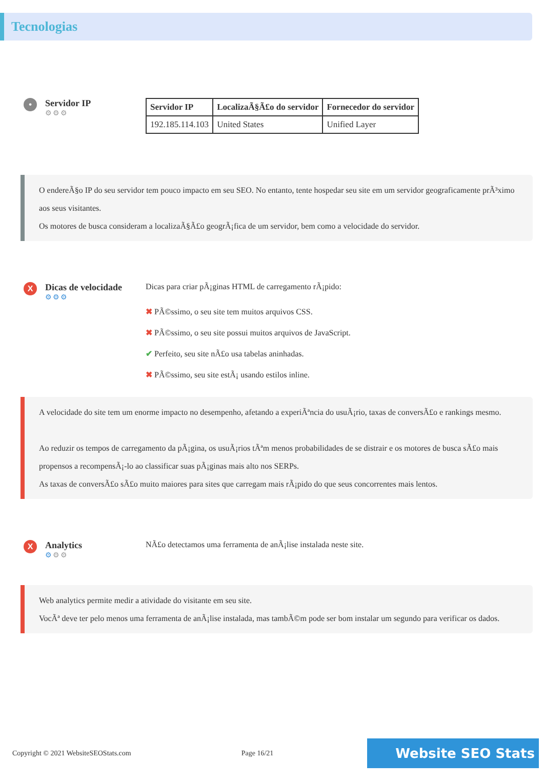Tecnologias
•
Servidor IP
⚙⚙⚙
| Servidor IP | LocalizaÃ§Ã£o do servidor | Fornecedor do servidor |
| --- | --- | --- |
| 192.185.114.103 | United States | Unified Layer |
O endereÃ§o IP do seu servidor tem pouco impacto em seu SEO. No entanto, tente hospedar seu site em um servidor geograficamente prÃ³ximo aos seus visitantes.
Os motores de busca consideram a localizaÃ§Ã£o geogrÃ¡fica de um servidor, bem como a velocidade do servidor.
X
Dicas de velocidade
⚙⚙⚙
Dicas para criar pÃ¡ginas HTML de carregamento rÃ¡pido:
✖ PÃ©ssimo, o seu site tem muitos arquivos CSS.
✖ PÃ©ssimo, o seu site possui muitos arquivos de JavaScript.
✔ Perfeito, seu site nÃ£o usa tabelas aninhadas.
✖ PÃ©ssimo, seu site estÃ¡ usando estilos inline.
A velocidade do site tem um enorme impacto no desempenho, afetando a experiÃªncia do usuÃ¡rio, taxas de conversÃ£o e rankings mesmo.
Ao reduzir os tempos de carregamento da pÃ¡gina, os usuÃ¡rios tÃªm menos probabilidades de se distrair e os motores de busca sÃ£o mais propensos a recompensÃ¡-lo ao classificar suas pÃ¡ginas mais alto nos SERPs.
As taxas de conversÃ£o sÃ£o muito maiores para sites que carregam mais rÃ¡pido do que seus concorrentes mais lentos.
X
Analytics
⚙⚙⚙
NÃ£o detectamos uma ferramenta de anÃ¡lise instalada neste site.
Web analytics permite medir a atividade do visitante em seu site.
VocÃª deve ter pelo menos uma ferramenta de anÃ¡lise instalada, mas tambÃ©m pode ser bom instalar um segundo para verificar os dados.
Copyright © 2021 WebsiteSEOStats.com Page 16/21 Website SEO Stats